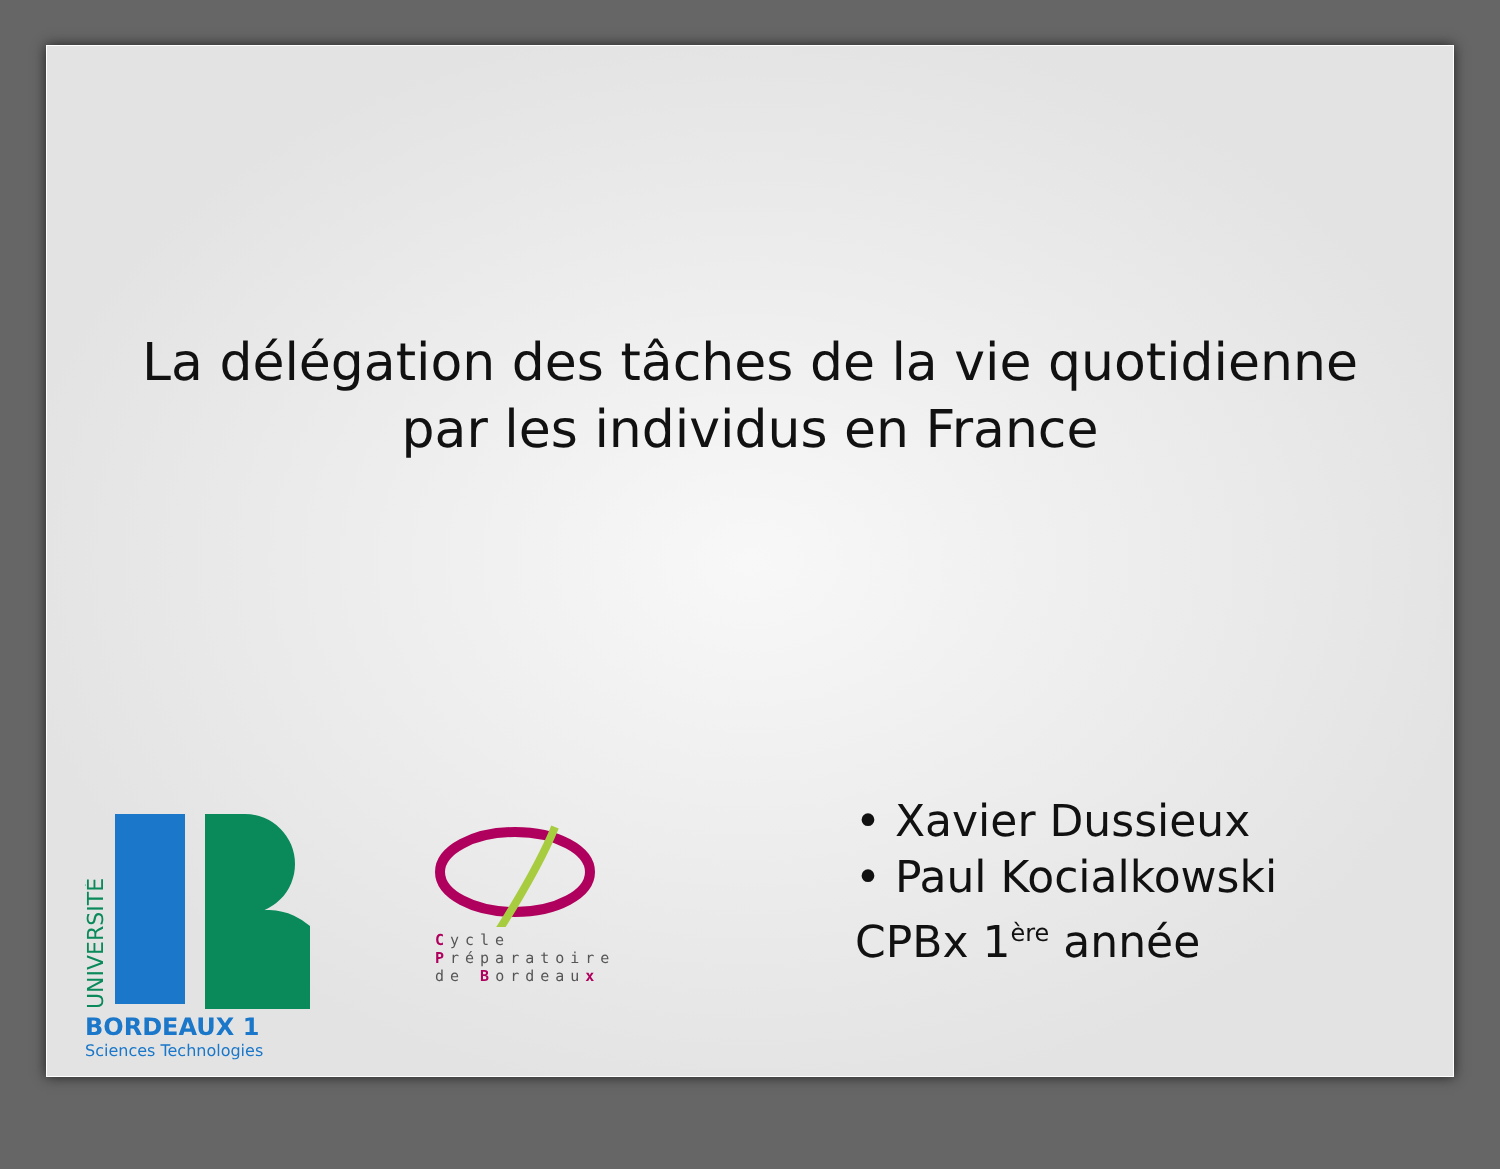La délégation des tâches de la vie quotidienne
par les individus en France
UNIVERSITÉ
BORDEAUX 1
Sciences Technologies
Cycle
Préparatoire
de Bordeaux
• Xavier Dussieux
• Paul Kocialkowski
CPBx 1<sup>ère</sup> année